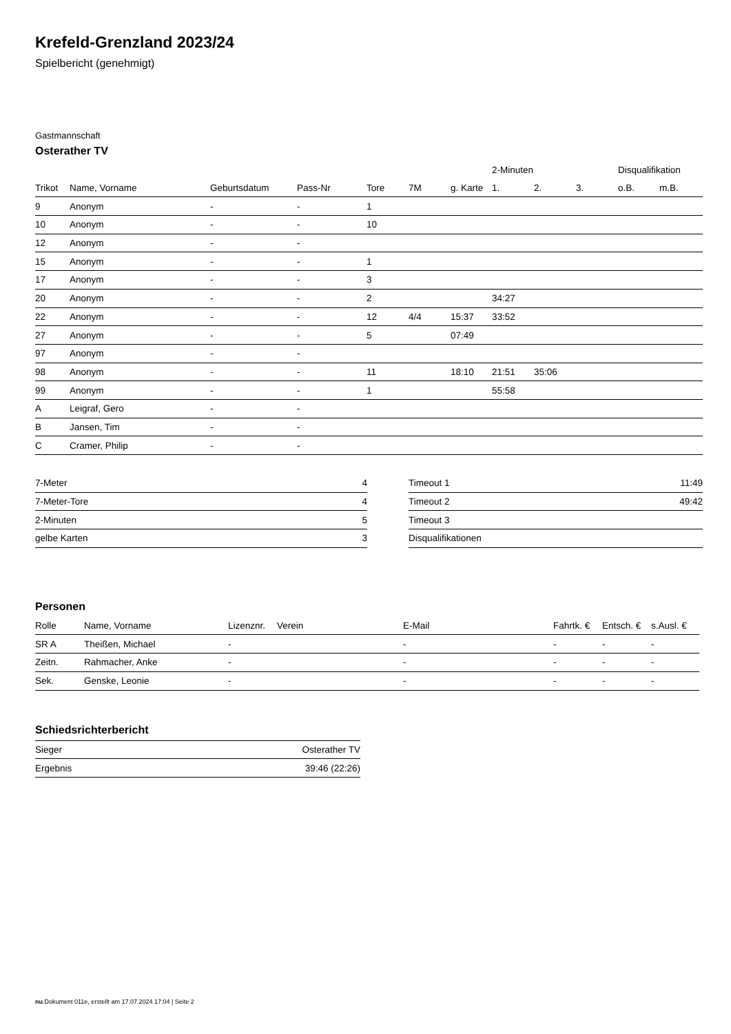Krefeld-Grenzland 2023/24
Spielbericht (genehmigt)
Gastmannschaft
Osterather TV
| | | | | | | | 2-Minuten | | | Disqualifikation | |
| --- | --- | --- | --- | --- | --- | --- | --- | --- | --- | --- | --- |
| Trikot | Name, Vorname | Geburtsdatum | Pass-Nr | Tore | 7M | g. Karte | 1. | 2. | 3. | o.B. | m.B. |
| 9 | Anonym | - | - | 1 | | | | | | | |
| 10 | Anonym | - | - | 10 | | | | | | | |
| 12 | Anonym | - | - | | | | | | | | |
| 15 | Anonym | - | - | 1 | | | | | | | |
| 17 | Anonym | - | - | 3 | | | | | | | |
| 20 | Anonym | - | - | 2 | | | 34:27 | | | | |
| 22 | Anonym | - | - | 12 | 4/4 | 15:37 | 33:52 | | | | |
| 27 | Anonym | - | - | 5 | | 07:49 | | | | | |
| 97 | Anonym | - | - | | | | | | | | |
| 98 | Anonym | - | - | 11 | | 18:10 | 21:51 | 35:06 | | | |
| 99 | Anonym | - | - | 1 | | | 55:58 | | | | |
| A | Leigraf, Gero | - | - | | | | | | | | |
| B | Jansen, Tim | - | - | | | | | | | | |
| C | Cramer, Philip | - | - | | | | | | | | |
| 7-Meter | 4 |
| 7-Meter-Tore | 4 |
| 2-Minuten | 5 |
| gelbe Karten | 3 |
| Timeout 1 | 11:49 |
| Timeout 2 | 49:42 |
| Timeout 3 | |
| Disqualifikationen | |
Personen
| Rolle | Name, Vorname | Lizenznr. | Verein | E-Mail | Fahrtk. € | Entsch. € | s.Ausl. € |
| --- | --- | --- | --- | --- | --- | --- | --- |
| SR A | Theißen, Michael | - | | - | - | - | - |
| Zeitn. | Rahmacher, Anke | - | | - | - | - | - |
| Sek. | Genske, Leonie | - | | - | - | - | - |
Schiedsrichterbericht
| Sieger | Osterather TV |
| Ergebnis | 39:46 (22:26) |
nu.Dokument 011e, erstellt am 17.07.2024 17:04 | Seite 2